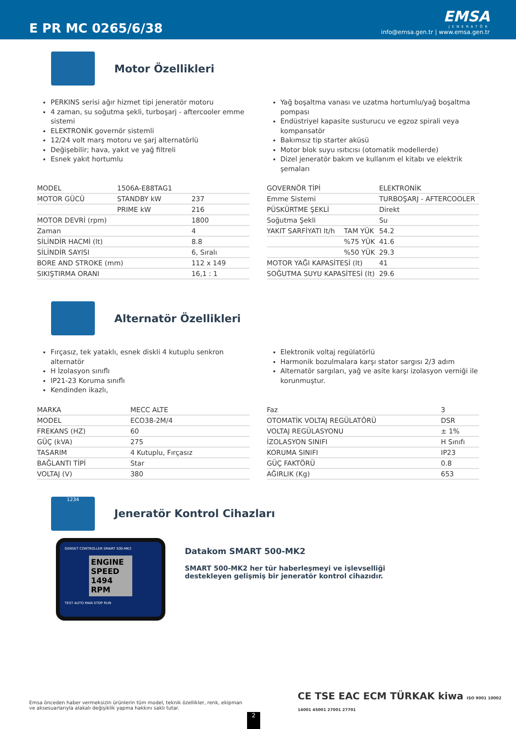E PR MC 0265/6/38
EMSA
JENERATÖR
info@emsa.gen.tr | www.emsa.gen.tr
Motor Özellikleri
PERKINS serisi ağır hizmet tipi jeneratör motoru
4 zaman, su soğutma şekli, turboşarj - aftercooler emme sistemi
ELEKTRONİK governör sistemli
12/24 volt marş motoru ve şarj alternatörlü
Değişebilir; hava, yakıt ve yağ filtreli
Esnek yakıt hortumlu
Yağ boşaltma vanası ve uzatma hortumlu/yağ boşaltma pompası
Endüstriyel kapasite susturucu ve egzoz spirali veya kompansatör
Bakımsız tip starter aküsü
Motor blok suyu ısıtıcısı (otomatik modellerde)
Dizel jeneratör bakım ve kullanım el kitabı ve elektrik şemaları
| MODEL | 1506A-E88TAG1 | |
| MOTOR GÜCÜ | STANDBY kW | 237 |
| | PRIME kW | 216 |
| MOTOR DEVRİ (rpm) | | 1800 |
| Zaman | | 4 |
| SİLİNDİR HACMİ (lt) | | 8.8 |
| SİLİNDİR SAYISI | | 6, Sıralı |
| BORE AND STROKE (mm) | | 112 x 149 |
| SIKIŞTIRMA ORANI | | 16,1 : 1 |
| GOVERNÖR TİPİ | | ELEKTRONİK |
| Emme Sistemi | | TURBOŞARJ - AFTERCOOLER |
| PÜSKÜRTME ŞEKLİ | | Direkt |
| Soğutma Şekli | | Su |
| YAKIT SARFİYATI lt/h | TAM YÜK | 54.2 |
| | %75 YÜK | 41.6 |
| | %50 YÜK | 29.3 |
| MOTOR YAĞI KAPASİTESİ (lt) | | 41 |
| SOĞUTMA SUYU KAPASİTESİ (lt) | | 29.6 |
Alternatör Özellikleri
Fırçasız, tek yataklı, esnek diskli 4 kutuplu senkron alternatör
H İzolasyon sınıflı
IP21-23 Koruma sınıflı
Kendinden ikazlı,
Elektronik voltaj regülatörlü
Harmonik bozulmalara karşı stator sargısı 2/3 adım
Alternatör sargıları, yağ ve asite karşı izolasyon verniği ile korunmuştur.
| MARKA | MECC ALTE |
| MODEL | ECO38-2M/4 |
| FREKANS (HZ) | 60 |
| GÜÇ (kVA) | 275 |
| TASARIM | 4 Kutuplu, Fırçasız |
| BAĞLANTI TİPİ | Star |
| VOLTAJ (V) | 380 |
| Faz | 3 |
| OTOMATİK VOLTAJ REGÜLATÖRÜ | DSR |
| VOLTAJ REGÜLASYONU | ± 1% |
| İZOLASYON SINIFI | H Sınıfı |
| KORUMA SINIFI | IP23 |
| GÜÇ FAKTÖRÜ | 0.8 |
| AĞIRLIK (Kg) | 653 |
1234
Jeneratör Kontrol Cihazları
GENSET CONTROLLER SMART 500-MK2
ENGINE SPEED 1494 RPM
TEST AUTO MAN STOP RUN
Datakom SMART 500-MK2
SMART 500-MK2 her tür haberleşmeyi ve işlevselliği
destekleyen gelişmiş bir jeneratör kontrol cihazıdır.
Emsa önceden haber vermeksizin ürünlerin tüm model, teknik özellikler, renk, ekipman ve aksesuarlarıyla alakalı değişiklik yapma hakkını saklı tutar.
CE TSE EAC ECM TÜRKAK kiwa ISO 9001 10002 14001 45001 27001 27701
2